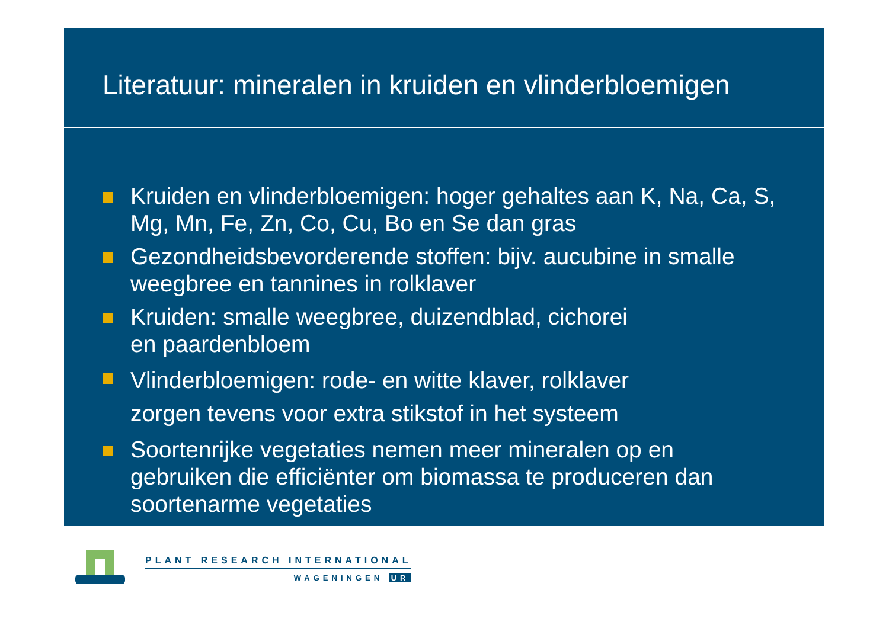Literatuur: mineralen in kruiden en vlinderbloemigen
Kruiden en vlinderbloemigen: hoger gehaltes aan K, Na, Ca, S, Mg, Mn, Fe, Zn, Co, Cu, Bo en Se dan gras
Gezondheidsbevorderende stoffen: bijv. aucubine in smalle weegbree en tannines in rolklaver
Kruiden: smalle weegbree, duizendblad, cichorei
en paardenbloem
Vlinderbloemigen: rode- en witte klaver, rolklaver
zorgen tevens voor extra stikstof in het systeem
Soortenrijke vegetaties nemen meer mineralen op en gebruiken die efficiënter om biomassa te produceren dan soortenarme vegetaties
PLANT RESEARCH INTERNATIONAL
WAGENINGEN UR